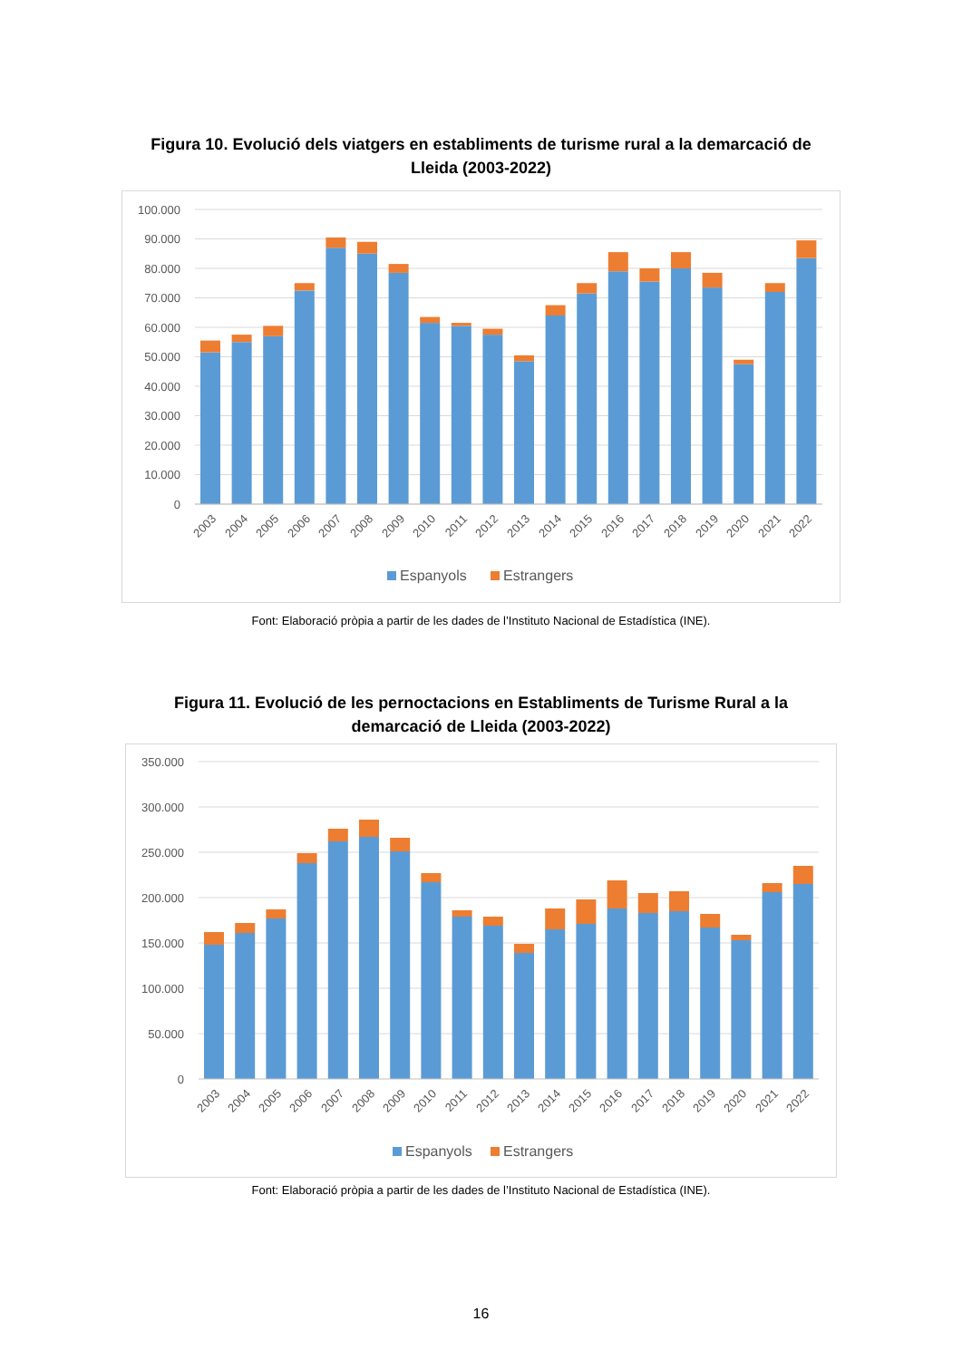Figura 10. Evolució dels viatgers en establiments de turisme rural a la demarcació de Lleida (2003-2022)
100.000
90.000
80.000
70.000
60.000
50.000
40.000
30.000
20.000
10.000
0
2003
2004
2005
2006
2007
2008
2009
2010
2011
2012
2013
2014
2015
2016
2017
2018
2019
2020
2021
2022
Espanyols
Estrangers
Font: Elaboració pròpia a partir de les dades de l’Instituto Nacional de Estadística (INE).
Figura 11. Evolució de les pernoctacions en Establiments de Turisme Rural a la demarcació de Lleida (2003-2022)
350.000
300.000
250.000
200.000
150.000
100.000
50.000
0
2003
2004
2005
2006
2007
2008
2009
2010
2011
2012
2013
2014
2015
2016
2017
2018
2019
2020
2021
2022
Espanyols
Estrangers
Font: Elaboració pròpia a partir de les dades de l’Instituto Nacional de Estadística (INE).
16